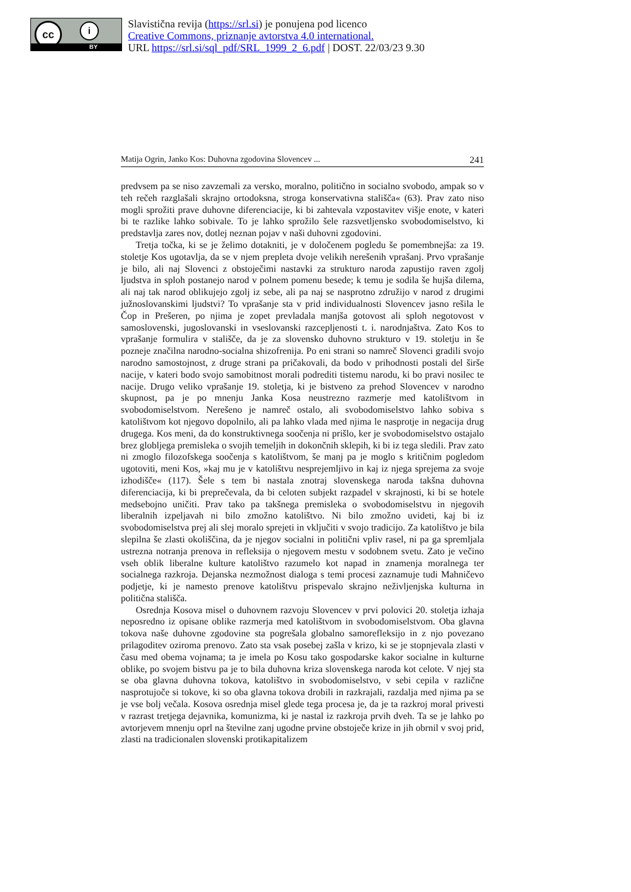cc i
BY
Slavistična revija (https://srl.si) je ponujena pod licenco
Creative Commons, priznanje avtorstva 4.0 international.
URL https://srl.si/sql_pdf/SRL_1999_2_6.pdf | DOST. 22/03/23 9.30
Matija Ogrin, Janko Kos: Duhovna zgodovina Slovencev ... 241
predvsem pa se niso zavzemali za versko, moralno, politično in socialno svobodo, ampak so v teh rečeh razglašali skrajno ortodoksna, stroga konservativna stališča« (63). Prav zato niso mogli sprožiti prave duhovne diferenciacije, ki bi zahtevala vzpostavitev višje enote, v kateri bi te razlike lahko sobivale. To je lahko sprožilo šele razsvetljensko svobodomiselstvo, ki predstavlja zares nov, dotlej neznan pojav v naši duhovni zgodovini.
Tretja točka, ki se je želimo dotakniti, je v določenem pogledu še pomembnejša: za 19. stoletje Kos ugotavlja, da se v njem prepleta dvoje velikih nerešenih vprašanj. Prvo vprašanje je bilo, ali naj Slovenci z obstoječimi nastavki za strukturo naroda zapustijo raven zgolj ljudstva in sploh postanejo narod v polnem pomenu besede; k temu je sodila še hujša dilema, ali naj tak narod oblikujejo zgolj iz sebe, ali pa naj se nasprotno združijo v narod z drugimi južnoslovanskimi ljudstvi? To vprašanje sta v prid individualnosti Slovencev jasno rešila le Čop in Prešeren, po njima je zopet prevladala manjša gotovost ali sploh negotovost v samoslovenski, jugoslovanski in vseslovanski razcepljenosti t. i. narodnjaštva. Zato Kos to vprašanje formulira v stališče, da je za slovensko duhovno strukturo v 19. stoletju in še pozneje značilna narodno-socialna shizofrenija. Po eni strani so namreč Slovenci gradili svojo narodno samostojnost, z druge strani pa pričakovali, da bodo v prihodnosti postali del širše nacije, v kateri bodo svojo samobitnost morali podrediti tistemu narodu, ki bo pravi nosilec te nacije. Drugo veliko vprašanje 19. stoletja, ki je bistveno za prehod Slovencev v narodno skupnost, pa je po mnenju Janka Kosa neustrezno razmerje med katolištvom in svobodomiselstvom. Nerešeno je namreč ostalo, ali svobodomiselstvo lahko sobiva s katolištvom kot njegovo dopolnilo, ali pa lahko vlada med njima le nasprotje in negacija drug drugega. Kos meni, da do konstruktivnega soočenja ni prišlo, ker je svobodomiselstvo ostajalo brez globljega premisleka o svojih temeljih in dokončnih sklepih, ki bi iz tega sledili. Prav zato ni zmoglo filozofskega soočenja s katolištvom, še manj pa je moglo s kritičnim pogledom ugotoviti, meni Kos, »kaj mu je v katolištvu nesprejemljivo in kaj iz njega sprejema za svoje izhodišče« (117). Šele s tem bi nastala znotraj slovenskega naroda takšna duhovna diferenciacija, ki bi preprečevala, da bi celoten subjekt razpadel v skrajnosti, ki bi se hotele medsebojno uničiti. Prav tako pa takšnega premisleka o svobodomiselstvu in njegovih liberalnih izpeljavah ni bilo zmožno katolištvo. Ni bilo zmožno uvideti, kaj bi iz svobodomiselstva prej ali slej moralo sprejeti in vključiti v svojo tradicijo. Za katolištvo je bila slepilna še zlasti okoliščina, da je njegov socialni in politični vpliv rasel, ni pa ga spremljala ustrezna notranja prenova in refleksija o njegovem mestu v sodobnem svetu. Zato je večino vseh oblik liberalne kulture katolištvo razumelo kot napad in znamenja moralnega ter socialnega razkroja. Dejanska nezmožnost dialoga s temi procesi zaznamuje tudi Mahničevo podjetje, ki je namesto prenove katolištvu prispevalo skrajno neživljenjska kulturna in politična stališča.
Osrednja Kosova misel o duhovnem razvoju Slovencev v prvi polovici 20. stoletja izhaja neposredno iz opisane oblike razmerja med katolištvom in svobodomiselstvom. Oba glavna tokova naše duhovne zgodovine sta pogrešala globalno samorefleksijo in z njo povezano prilagoditev oziroma prenovo. Zato sta vsak posebej zašla v krizo, ki se je stopnjevala zlasti v času med obema vojnama; ta je imela po Kosu tako gospodarske kakor socialne in kulturne oblike, po svojem bistvu pa je to bila duhovna kriza slovenskega naroda kot celote. V njej sta se oba glavna duhovna tokova, katolištvo in svobodomiselstvo, v sebi cepila v različne nasprotujoče si tokove, ki so oba glavna tokova drobili in razkrajali, razdalja med njima pa se je vse bolj večala. Kosova osrednja misel glede tega procesa je, da je ta razkroj moral privesti v razrast tretjega dejavnika, komunizma, ki je nastal iz razkroja prvih dveh. Ta se je lahko po avtorjevem mnenju oprl na številne zanj ugodne prvine obstoječe krize in jih obrnil v svoj prid, zlasti na tradicionalen slovenski protikapitalizem